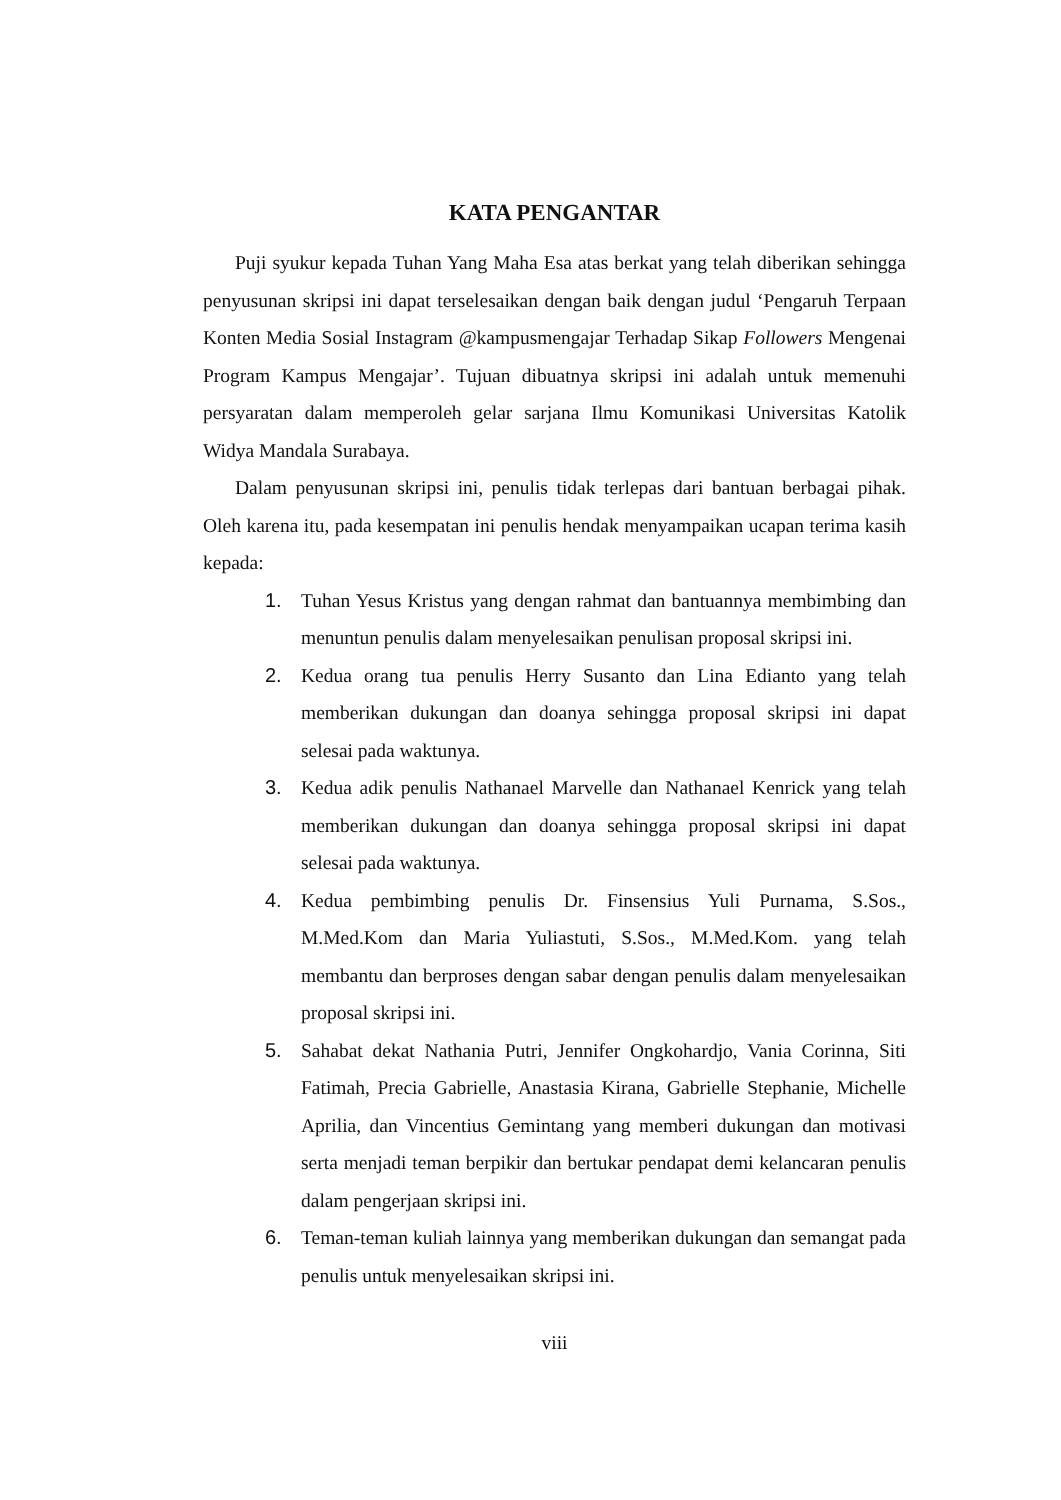KATA PENGANTAR
Puji syukur kepada Tuhan Yang Maha Esa atas berkat yang telah diberikan sehingga penyusunan skripsi ini dapat terselesaikan dengan baik dengan judul ‘Pengaruh Terpaan Konten Media Sosial Instagram @kampusmengajar Terhadap Sikap Followers Mengenai Program Kampus Mengajar’. Tujuan dibuatnya skripsi ini adalah untuk memenuhi persyaratan dalam memperoleh gelar sarjana Ilmu Komunikasi Universitas Katolik Widya Mandala Surabaya.
Dalam penyusunan skripsi ini, penulis tidak terlepas dari bantuan berbagai pihak. Oleh karena itu, pada kesempatan ini penulis hendak menyampaikan ucapan terima kasih kepada:
1. Tuhan Yesus Kristus yang dengan rahmat dan bantuannya membimbing dan menuntun penulis dalam menyelesaikan penulisan proposal skripsi ini.
2. Kedua orang tua penulis Herry Susanto dan Lina Edianto yang telah memberikan dukungan dan doanya sehingga proposal skripsi ini dapat selesai pada waktunya.
3. Kedua adik penulis Nathanael Marvelle dan Nathanael Kenrick yang telah memberikan dukungan dan doanya sehingga proposal skripsi ini dapat selesai pada waktunya.
4. Kedua pembimbing penulis Dr. Finsensius Yuli Purnama, S.Sos., M.Med.Kom dan Maria Yuliastuti, S.Sos., M.Med.Kom. yang telah membantu dan berproses dengan sabar dengan penulis dalam menyelesaikan proposal skripsi ini.
5. Sahabat dekat Nathania Putri, Jennifer Ongkohardjo, Vania Corinna, Siti Fatimah, Precia Gabrielle, Anastasia Kirana, Gabrielle Stephanie, Michelle Aprilia, dan Vincentius Gemintang yang memberi dukungan dan motivasi serta menjadi teman berpikir dan bertukar pendapat demi kelancaran penulis dalam pengerjaan skripsi ini.
6. Teman-teman kuliah lainnya yang memberikan dukungan dan semangat pada penulis untuk menyelesaikan skripsi ini.
viii